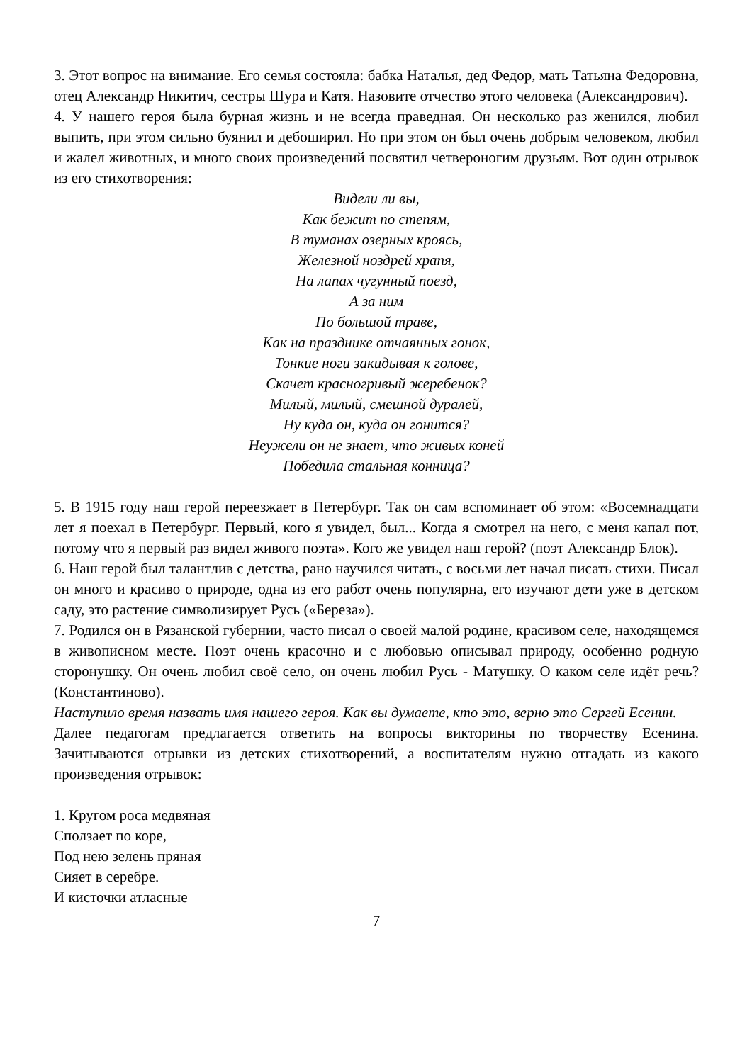3. Этот вопрос на внимание. Его семья состояла: бабка Наталья, дед Федор, мать Татьяна Федоровна, отец Александр Никитич, сестры Шура и Катя. Назовите отчество этого человека (Александрович).
4. У нашего героя была бурная жизнь и не всегда праведная. Он несколько раз женился, любил выпить, при этом сильно буянил и дебоширил. Но при этом он был очень добрым человеком, любил и жалел животных, и много своих произведений посвятил четвероногим друзьям. Вот один отрывок из его стихотворения:
Видели ли вы,
Как бежит по степям,
В туманах озерных кроясь,
Железной ноздрей храпя,
На лапах чугунный поезд,
А за ним
По большой траве,
Как на празднике отчаянных гонок,
Тонкие ноги закидывая к голове,
Скачет красногривый жеребенок?
Милый, милый, смешной дуралей,
Ну куда он, куда он гонится?
Неужели он не знает, что живых коней
Победила стальная конница?
5. В 1915 году наш герой переезжает в Петербург. Так он сам вспоминает об этом: «Восемнадцати лет я поехал в Петербург. Первый, кого я увидел, был... Когда я смотрел на него, с меня капал пот, потому что я первый раз видел живого поэта». Кого же увидел наш герой? (поэт Александр Блок).
6. Наш герой был талантлив с детства, рано научился читать, с восьми лет начал писать стихи. Писал он много и красиво о природе, одна из его работ очень популярна, его изучают дети уже в детском саду, это растение символизирует Русь («Береза»).
7. Родился он в Рязанской губернии, часто писал о своей малой родине, красивом селе, находящемся в живописном месте. Поэт очень красочно и с любовью описывал природу, особенно родную сторонушку. Он очень любил своё село, он очень любил Русь - Матушку. О каком селе идёт речь? (Константиново).
Наступило время назвать имя нашего героя. Как вы думаете, кто это, верно это Сергей Есенин.
Далее педагогам предлагается ответить на вопросы викторины по творчеству Есенина. Зачитываются отрывки из детских стихотворений, а воспитателям нужно отгадать из какого произведения отрывок:
1. Кругом роса медвяная
Сползает по коре,
Под нею зелень пряная
Сияет в серебре.
И кисточки атласные
7